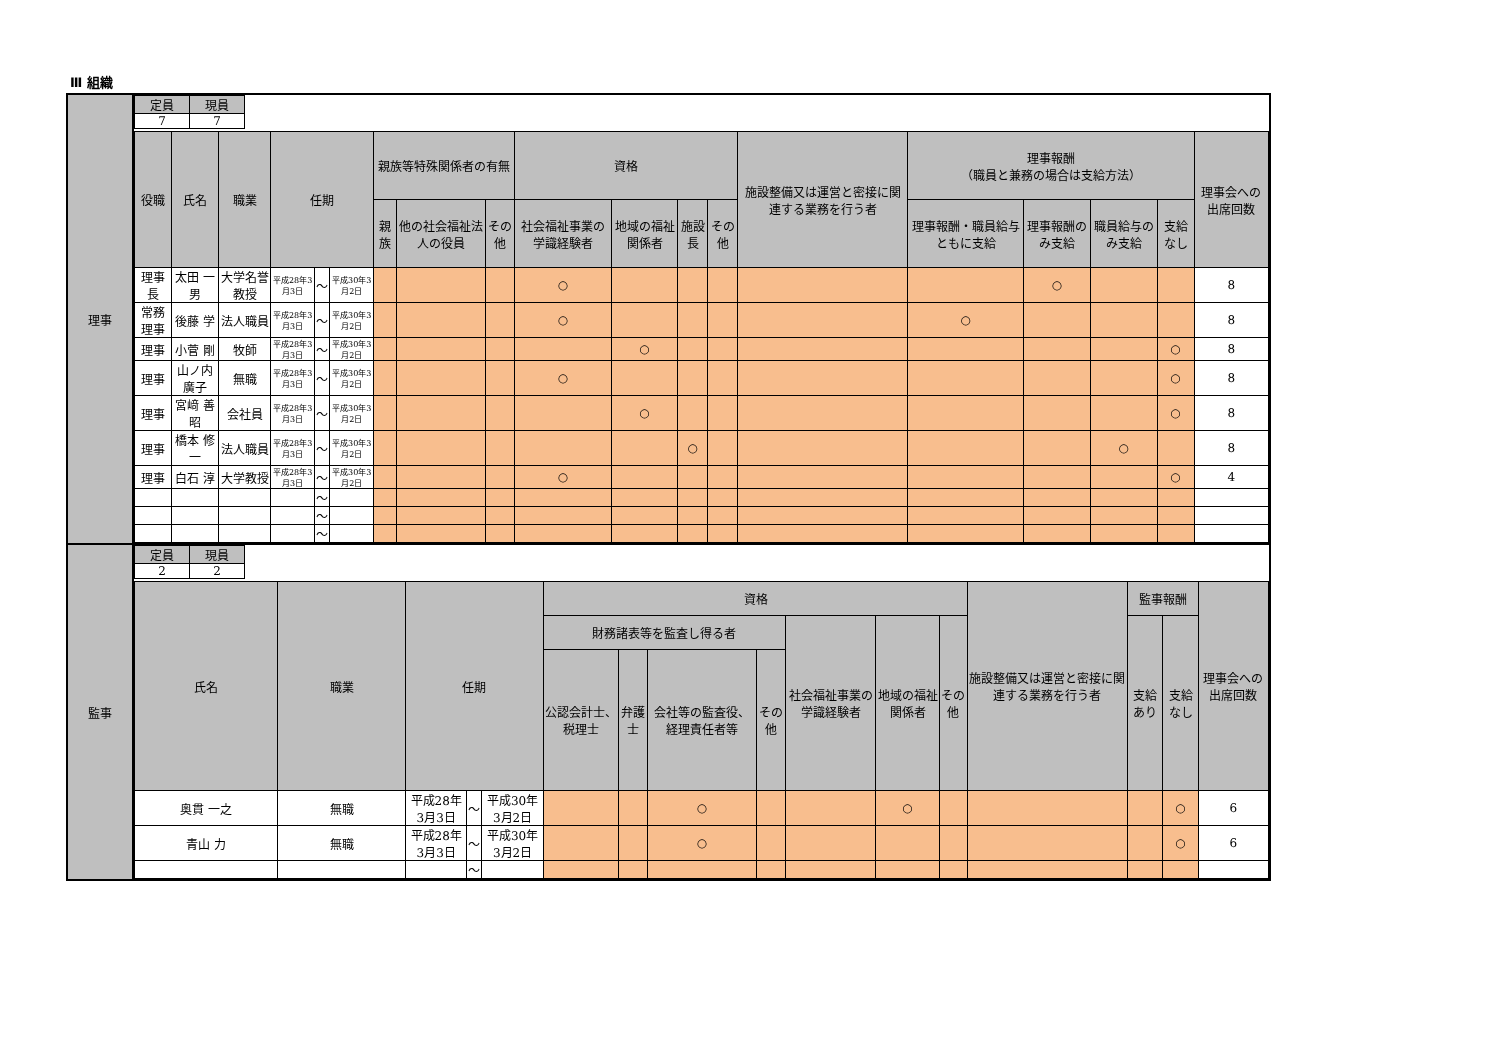Ⅲ 組織
| 理事 | / 定員 / 現員 / / --- / --- / / 7 / 7 / / 役職 / 氏名 / 職業 / 任期 / / / 親族等特殊関係者の有無 / / / 資格 / / / / 施設整備又は運営と密接に関連する業務を行う者 / 理事報酬 （職員と兼務の場合は支給方法） / / / / 理事会への出席回数 / / --- / --- / --- / --- / --- / --- / --- / --- / --- / --- / --- / --- / --- / --- / --- / --- / --- / --- / --- / / / / / / / / 親族 / 他の社会福祉法人の役員 / その他 / 社会福祉事業の学識経験者 / 地域の福祉関係者 / 施設長 / その他 / / 理事報酬・職員給与ともに支給 / 理事報酬のみ支給 / 職員給与のみ支給 / 支給なし / / / 理事長 / 太田 一男 / 大学名誉教授 / 平成28年3月3日 / ～ / 平成30年3月2日 / / / / ○ / / / / / / ○ / / / 8 / / 常務理事 / 後藤 学 / 法人職員 / 平成28年3月3日 / ～ / 平成30年3月2日 / / / / ○ / / / / / ○ / / / / 8 / / 理事 / 小菅 剛 / 牧師 / 平成28年3月3日 / ～ / 平成30年3月2日 / / / / / ○ / / / / / / / ○ / 8 / / 理事 / 山ノ内 廣子 / 無職 / 平成28年3月3日 / ～ / 平成30年3月2日 / / / / ○ / / / / / / / / ○ / 8 / / 理事 / 宮﨑 善昭 / 会社員 / 平成28年3月3日 / ～ / 平成30年3月2日 / / / / / ○ / / / / / / / ○ / 8 / / 理事 / 橋本 修一 / 法人職員 / 平成28年3月3日 / ～ / 平成30年3月2日 / / / / / / ○ / / / / / ○ / / 8 / / 理事 / 白石 淳 / 大学教授 / 平成28年3月3日 / ～ / 平成30年3月2日 / / / / ○ / / / / / / / / ○ / 4 / / / / / / ～ / / / / / / / / / / / / / / / / / / / / ～ / / / / / / / / / / / / / / / / / / / / ～ / / / / / / / / / / / / / / / |
| 監事 | / 定員 / 現員 / / --- / --- / / 2 / 2 / / 氏名 / 職業 / 任期 / / / 資格 / / / / / / / 施設整備又は運営と密接に関連する業務を行う者 / 監事報酬 / / 理事会への出席回数 / / --- / --- / --- / --- / --- / --- / --- / --- / --- / --- / --- / --- / --- / --- / --- / --- / / / / / / / 財務諸表等を監査し得る者 / / / / 社会福祉事業の学識経験者 / 地域の福祉関係者 / その他 / / 支給あり / 支給なし / / / / / / / / 公認会計士、税理士 / 弁護士 / 会社等の監査役、経理責任者等 / その他 / / / / / / / / / 奥貫 一之 / 無職 / 平成28年3月3日 / ～ / 平成30年3月2日 / / / ○ / / / ○ / / / / ○ / 6 / / 青山 力 / 無職 / 平成28年3月3日 / ～ / 平成30年3月2日 / / / ○ / / / / / / / ○ / 6 / / / / / ～ / / / / / / / / / / / / / |